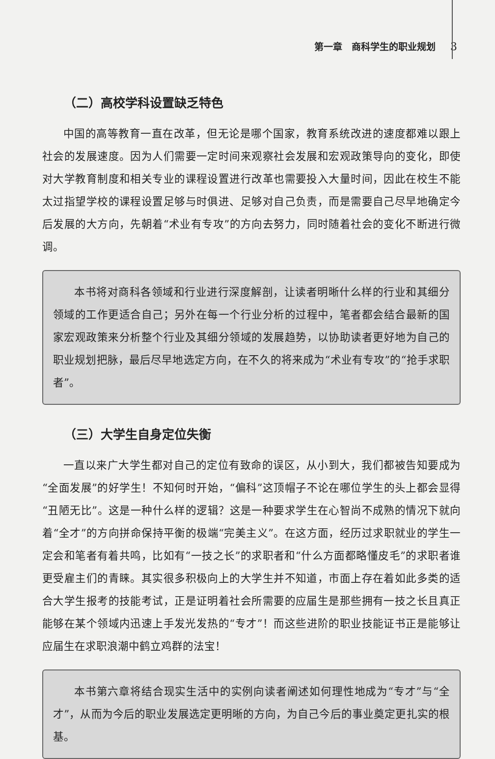第一章　商科学生的职业规划 3
（二）高校学科设置缺乏特色
中国的高等教育一直在改革，但无论是哪个国家，教育系统改进的速度都难以跟上社会的发展速度。因为人们需要一定时间来观察社会发展和宏观政策导向的变化，即使对大学教育制度和相关专业的课程设置进行改革也需要投入大量时间，因此在校生不能太过指望学校的课程设置足够与时俱进、足够对自己负责，而是需要自己尽早地确定今后发展的大方向，先朝着“术业有专攻”的方向去努力，同时随着社会的变化不断进行微调。
本书将对商科各领域和行业进行深度解剖，让读者明晰什么样的行业和其细分领域的工作更适合自己；另外在每一个行业分析的过程中，笔者都会结合最新的国家宏观政策来分析整个行业及其细分领域的发展趋势，以协助读者更好地为自己的职业规划把脉，最后尽早地选定方向，在不久的将来成为“术业有专攻”的“抢手求职者”。
（三）大学生自身定位失衡
一直以来广大学生都对自己的定位有致命的误区，从小到大，我们都被告知要成为“全面发展”的好学生！不知何时开始，“偏科”这顶帽子不论在哪位学生的头上都会显得“丑陋无比”。这是一种什么样的逻辑？这是一种要求学生在心智尚不成熟的情况下就向着“全才”的方向拼命保持平衡的极端“完美主义”。在这方面，经历过求职就业的学生一定会和笔者有着共鸣，比如有“一技之长”的求职者和“什么方面都略懂皮毛”的求职者谁更受雇主们的青睐。其实很多积极向上的大学生并不知道，市面上存在着如此多类的适合大学生报考的技能考试，正是证明着社会所需要的应届生是那些拥有一技之长且真正能够在某个领域内迅速上手发光发热的“专才”！而这些进阶的职业技能证书正是能够让应届生在求职浪潮中鹤立鸡群的法宝！
本书第六章将结合现实生活中的实例向读者阐述如何理性地成为“专才”与“全才”，从而为今后的职业发展选定更明晰的方向，为自己今后的事业奠定更扎实的根基。